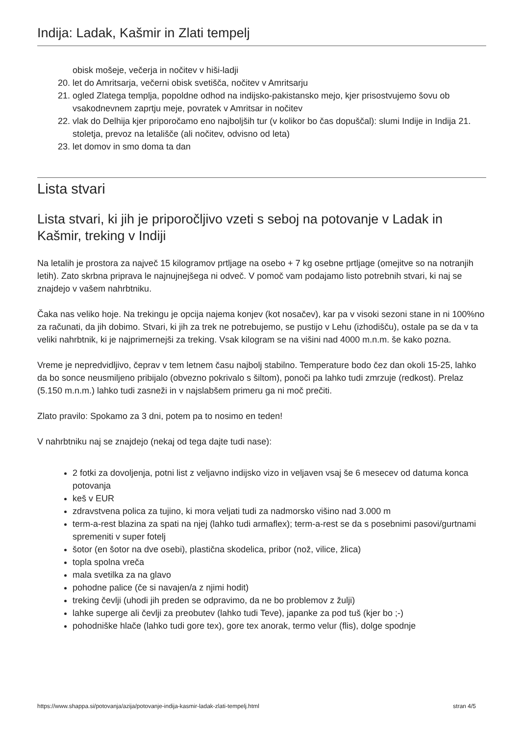Indija: Ladak, Kašmir in Zlati tempelj
obisk mošeje, večerja in nočitev v hiši-ladji
20. let do Amritsarja, večerni obisk svetišča, nočitev v Amritsarju
21. ogled Zlatega templja, popoldne odhod na indijsko-pakistansko mejo, kjer prisostvujemo šovu ob vsakodnevnem zaprtju meje, povratek v Amritsar in nočitev
22. vlak do Delhija kjer priporočamo eno najboljših tur (v kolikor bo čas dopuščal): slumi Indije in Indija 21. stoletja, prevoz na letališče (ali nočitev, odvisno od leta)
23. let domov in smo doma ta dan
Lista stvari
Lista stvari, ki jih je priporočljivo vzeti s seboj na potovanje v Ladak in Kašmir, treking v Indiji
Na letalih je prostora za največ 15 kilogramov prtljage na osebo + 7 kg osebne prtljage (omejitve so na notranjih letih). Zato skrbna priprava le najnujnejšega ni odveč. V pomoč vam podajamo listo potrebnih stvari, ki naj se znajdejo v vašem nahrbtniku.
Čaka nas veliko hoje. Na trekingu je opcija najema konjev (kot nosačev), kar pa v visoki sezoni stane in ni 100%no za računati, da jih dobimo. Stvari, ki jih za trek ne potrebujemo, se pustijo v Lehu (izhodišču), ostale pa se da v ta veliki nahrbtnik, ki je najprimernejši za treking. Vsak kilogram se na višini nad 4000 m.n.m. še kako pozna.
Vreme je nepredvidljivo, čeprav v tem letnem času najbolj stabilno. Temperature bodo čez dan okoli 15-25, lahko da bo sonce neusmiljeno pribijalo (obvezno pokrivalo s šiltom), ponoči pa lahko tudi zmrzuje (redkost). Prelaz (5.150 m.n.m.) lahko tudi zasneži in v najslabšem primeru ga ni moč prečiti.
Zlato pravilo: Spokamo za 3 dni, potem pa to nosimo en teden!
V nahrbtniku naj se znajdejo (nekaj od tega dajte tudi nase):
2 fotki za dovoljenja, potni list z veljavno indijsko vizo in veljaven vsaj še 6 mesecev od datuma konca potovanja
keš v EUR
zdravstvena polica za tujino, ki mora veljati tudi za nadmorsko višino nad 3.000 m
term-a-rest blazina za spati na njej (lahko tudi armaflex); term-a-rest se da s posebnimi pasovi/gurtnami spremeniti v super fotelj
šotor (en šotor na dve osebi), plastična skodelica, pribor (nož, vilice, žlica)
topla spolna vreča
mala svetilka za na glavo
pohodne palice (če si navajen/a z njimi hodit)
treking čevlji (uhodi jih preden se odpravimo, da ne bo problemov z žulji)
lahke superge ali čevlji za preobutev (lahko tudi Teve), japanke za pod tuš (kjer bo ;-)
pohodniške hlače (lahko tudi gore tex), gore tex anorak, termo velur (flis), dolge spodnje
https://www.shappa.si/potovanja/azija/potovanje-indija-kasmir-ladak-zlati-tempelj.html stran 4/5